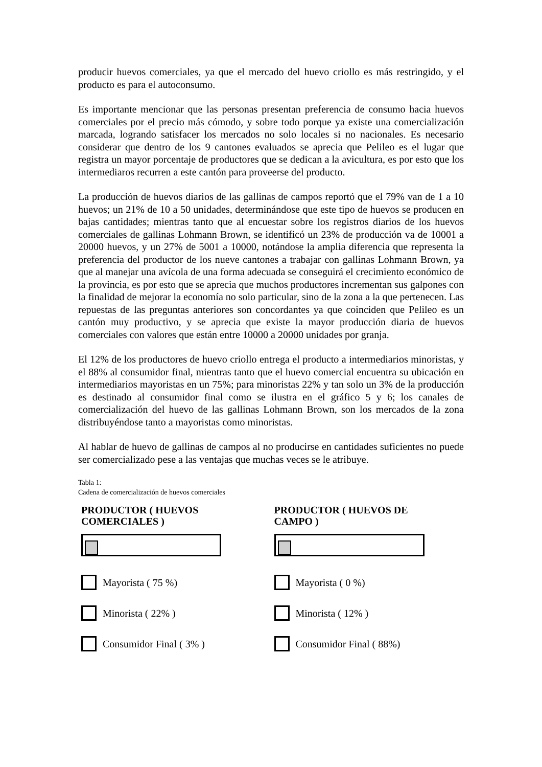producir huevos comerciales, ya que el mercado del huevo criollo es más restringido, y el producto es para el autoconsumo.
Es importante mencionar que las personas presentan preferencia de consumo hacia huevos comerciales por el precio más cómodo, y sobre todo porque ya existe una comercialización marcada, logrando satisfacer los mercados no solo locales si no nacionales. Es necesario considerar que dentro de los 9 cantones evaluados se aprecia que Pelileo es el lugar que registra un mayor porcentaje de productores que se dedican a la avicultura, es por esto que los intermediaros recurren a este cantón para proveerse del producto.
La producción de huevos diarios de las gallinas de campos reportó que el 79% van de 1 a 10 huevos; un 21% de 10 a 50 unidades, determinándose que este tipo de huevos se producen en bajas cantidades; mientras tanto que al encuestar sobre los registros diarios de los huevos comerciales de gallinas Lohmann Brown, se identificó un 23% de producción va de 10001 a 20000 huevos, y un 27% de 5001 a 10000, notándose la amplia diferencia que representa la preferencia del productor de los nueve cantones a trabajar con gallinas Lohmann Brown, ya que al manejar una avícola de una forma adecuada se conseguirá el crecimiento económico de la provincia, es por esto que se aprecia que muchos productores incrementan sus galpones con la finalidad de mejorar la economía no solo particular, sino de la zona a la que pertenecen. Las repuestas de las preguntas anteriores son concordantes ya que coinciden que Pelileo es un cantón muy productivo, y se aprecia que existe la mayor producción diaria de huevos comerciales con valores que están entre 10000 a 20000 unidades por granja.
El 12% de los productores de huevo criollo entrega el producto a intermediarios minoristas, y el 88% al consumidor final, mientras tanto que el huevo comercial encuentra su ubicación en intermediarios mayoristas en un 75%; para minoristas 22% y tan solo un 3% de la producción es destinado al consumidor final como se ilustra en el gráfico 5 y 6; los canales de comercialización del huevo de las gallinas Lohmann Brown, son los mercados de la zona distribuyéndose tanto a mayoristas como minoristas.
Al hablar de huevo de gallinas de campos al no producirse en cantidades suficientes no puede ser comercializado pese a las ventajas que muchas veces se le atribuye.
Tabla 1:
Cadena de comercialización de huevos comerciales
PRODUCTOR ( HUEVOS
COMERCIALES )
Mayorista ( 75 %)
Minorista ( 22% )
Consumidor Final ( 3% )
PRODUCTOR ( HUEVOS DE
CAMPO )
Mayorista ( 0 %)
Minorista ( 12% )
Consumidor Final ( 88%)